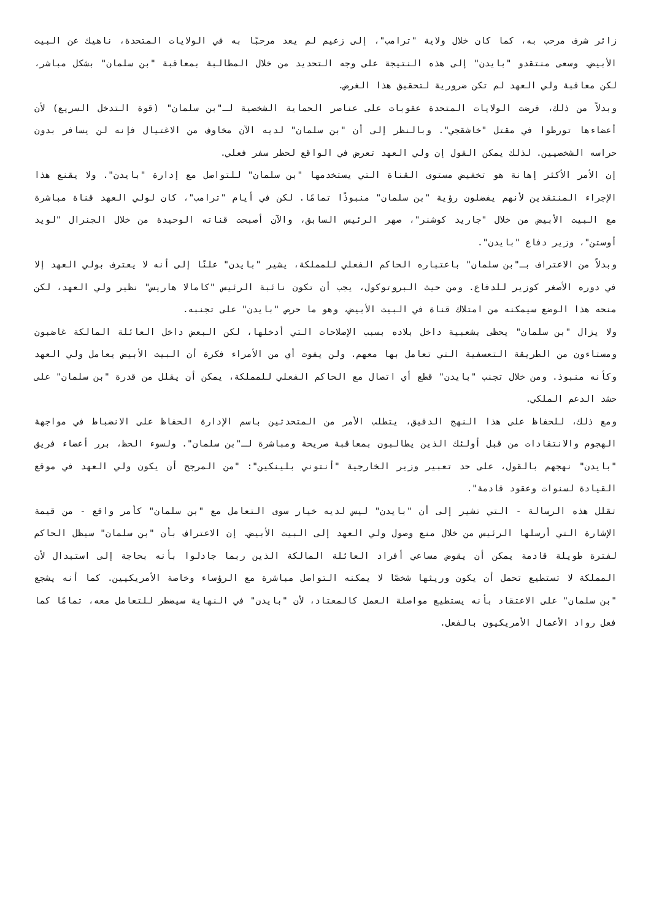زائر شرف مرحب به، كما كان خلال ولاية "ترامب"، إلى زعيم لم يعد مرحبًا به في الولايات المتحدة، ناهيك عن البيت الأبيض. وسعى منتقدو "بايدن" إلى هذه النتيجة على وجه التحديد من خلال المطالبة بمعاقبة "بن سلمان" بشكل مباشر، لكن معاقبة ولي العهد لم تكن ضرورية لتحقيق هذا الغرض.
وبدلاً من ذلك، فرضت الولايات المتحدة عقوبات على عناصر الحماية الشخصية لـ"بن سلمان" (قوة التدخل السريع) لأن أعضاءها تورطوا في مقتل "خاشقجي". وبالنظر إلى أن "بن سلمان" لديه الآن مخاوف من الاغتيال فإنه لن يسافر بدون حراسه الشخصيين. لذلك يمكن القول إن ولي العهد تعرض في الواقع لحظر سفر فعلي.
إن الأمر الأكثر إهانة هو تخفيض مستوى القناة التي يستخدمها "بن سلمان" للتواصل مع إدارة "بايدن". ولا يقنع هذا الإجراء المنتقدين لأنهم يفضلون رؤية "بن سلمان" منبوذًا تمامًا. لكن في أيام "ترامب"، كان لولي العهد قناة مباشرة مع البيت الأبيض من خلال "جاريد كوشنر"، صهر الرئيس السابق، والآن أصبحت قناته الوحيدة من خلال الجنرال "لويد أوستن"، وزير دفاع "بايدن".
وبدلاً من الاعتراف بـ"بن سلمان" باعتباره الحاكم الفعلي للمملكة، يشير "بايدن" علنًا إلى أنه لا يعترف بولي العهد إلا في دوره الأصغر كوزير للدفاع. ومن حيث البروتوكول، يجب أن تكون نائبة الرئيس "كامالا هاريس" نظير ولي العهد، لكن منحه هذا الوضع سيمكنه من امتلاك قناة في البيت الأبيض، وهو ما حرص "بايدن" على تجنبه.
ولا يزال "بن سلمان" يحظى بشعبية داخل بلاده بسبب الإصلاحات التي أدخلها، لكن البعض داخل العائلة المالكة غاضبون ومستاءون من الطريقة التعسفية التي تعامل بها معهم. ولن يفوت أي من الأمراء فكرة أن البيت الأبيض يعامل ولي العهد وكأنه منبوذ. ومن خلال تجنب "بايدن" قطع أي اتصال مع الحاكم الفعلي للمملكة، يمكن أن يقلل من قدرة "بن سلمان" على حشد الدعم الملكي.
ومع ذلك، للحفاظ على هذا النهج الدقيق، يتطلب الأمر من المتحدثين باسم الإدارة الحفاظ على الانضباط في مواجهة الهجوم والانتقادات من قبل أولئك الذين يطالبون بمعاقبة صريحة ومباشرة لـ"بن سلمان". ولسوء الحظ، برر أعضاء فريق "بايدن" نهجهم بالقول، على حد تعبير وزير الخارجية "أنتوني بلينكين": "من المرجح أن يكون ولي العهد في موقع القيادة لسنوات وعقود قادمة".
تقلل هذه الرسالة - التي تشير إلى أن "بايدن" ليس لديه خيار سوى التعامل مع "بن سلمان" كأمر واقع - من قيمة الإشارة التي أرسلها الرئيس من خلال منع وصول ولي العهد إلى البيت الأبيض. إن الاعتراف بأن "بن سلمان" سيظل الحاكم لفترة طويلة قادمة يمكن أن يقوض مساعي أفراد العائلة المالكة الذين ربما جادلوا بأنه بحاجة إلى استبدال لأن المملكة لا تستطيع تحمل أن يكون وريثها شخصًا لا يمكنه التواصل مباشرة مع الرؤساء وخاصة الأمريكيين. كما أنه يشجع "بن سلمان" على الاعتقاد بأنه يستطيع مواصلة العمل كالمعتاد، لأن "بايدن" في النهاية سيضطر للتعامل معه، تمامًا كما فعل رواد الأعمال الأمريكيون بالفعل.